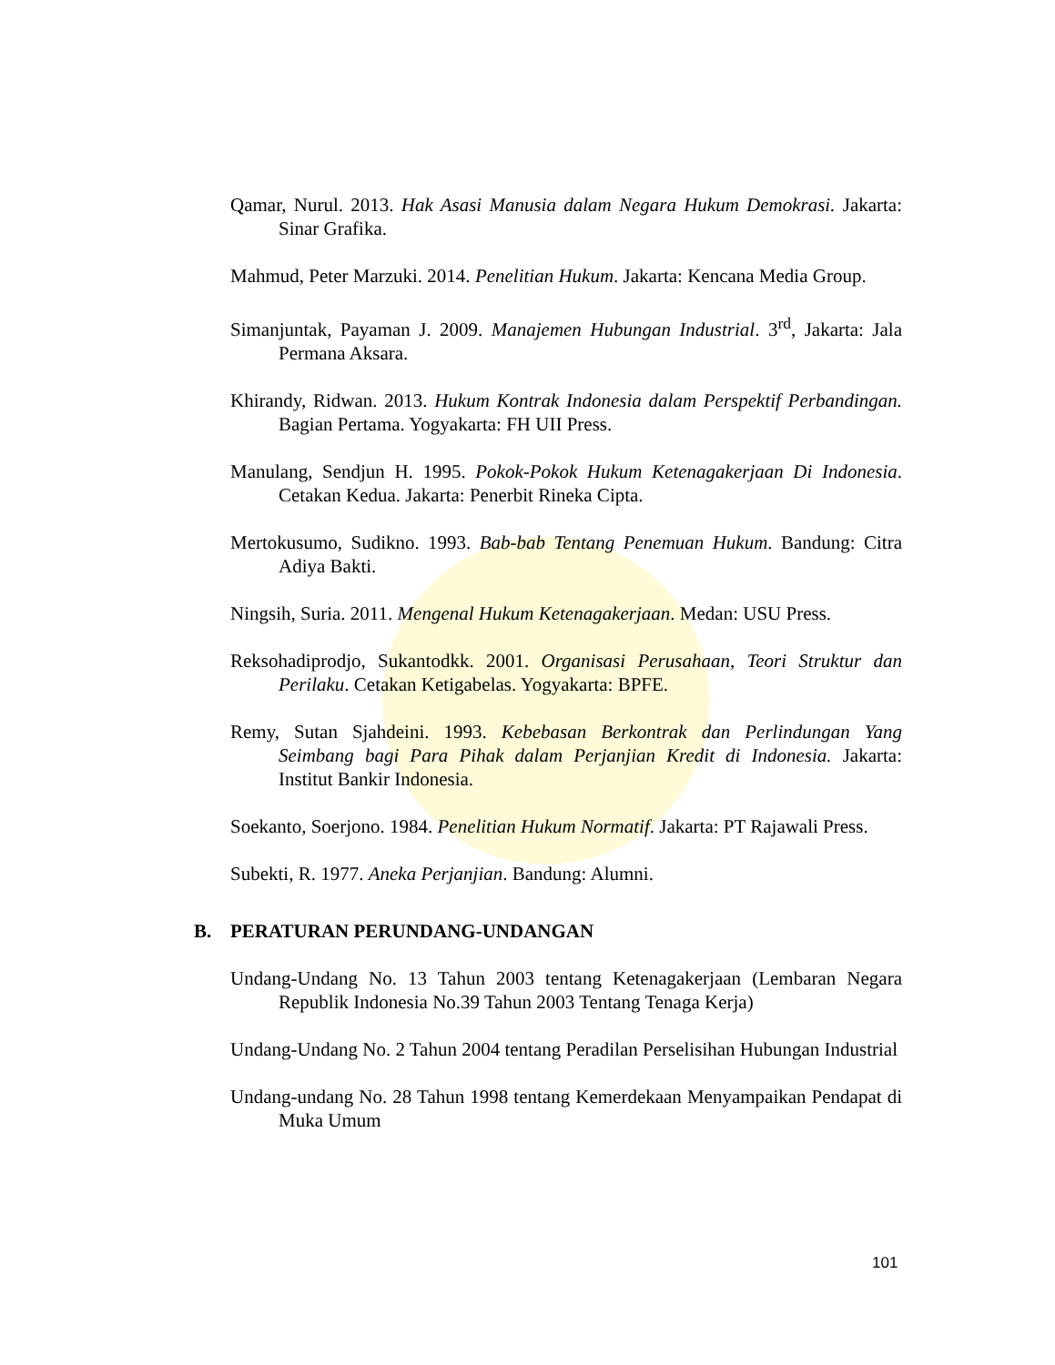Qamar, Nurul. 2013. Hak Asasi Manusia dalam Negara Hukum Demokrasi. Jakarta: Sinar Grafika.
Mahmud, Peter Marzuki. 2014. Penelitian Hukum. Jakarta: Kencana Media Group.
Simanjuntak, Payaman J. 2009. Manajemen Hubungan Industrial. 3<sup>rd</sup>, Jakarta: Jala Permana Aksara.
Khirandy, Ridwan. 2013. Hukum Kontrak Indonesia dalam Perspektif Perbandingan. Bagian Pertama. Yogyakarta: FH UII Press.
Manulang, Sendjun H. 1995. Pokok-Pokok Hukum Ketenagakerjaan Di Indonesia. Cetakan Kedua. Jakarta: Penerbit Rineka Cipta.
Mertokusumo, Sudikno. 1993. Bab-bab Tentang Penemuan Hukum. Bandung: Citra Adiya Bakti.
Ningsih, Suria. 2011. Mengenal Hukum Ketenagakerjaan. Medan: USU Press.
Reksohadiprodjo, Sukantodkk. 2001. Organisasi Perusahaan, Teori Struktur dan Perilaku. Cetakan Ketigabelas. Yogyakarta: BPFE.
Remy, Sutan Sjahdeini. 1993. Kebebasan Berkontrak dan Perlindungan Yang Seimbang bagi Para Pihak dalam Perjanjian Kredit di Indonesia. Jakarta: Institut Bankir Indonesia.
Soekanto, Soerjono. 1984. Penelitian Hukum Normatif. Jakarta: PT Rajawali Press.
Subekti, R. 1977. Aneka Perjanjian. Bandung: Alumni.
B. PERATURAN PERUNDANG-UNDANGAN
Undang-Undang No. 13 Tahun 2003 tentang Ketenagakerjaan (Lembaran Negara Republik Indonesia No.39 Tahun 2003 Tentang Tenaga Kerja)
Undang-Undang No. 2 Tahun 2004 tentang Peradilan Perselisihan Hubungan Industrial
Undang-undang No. 28 Tahun 1998 tentang Kemerdekaan Menyampaikan Pendapat di Muka Umum
101